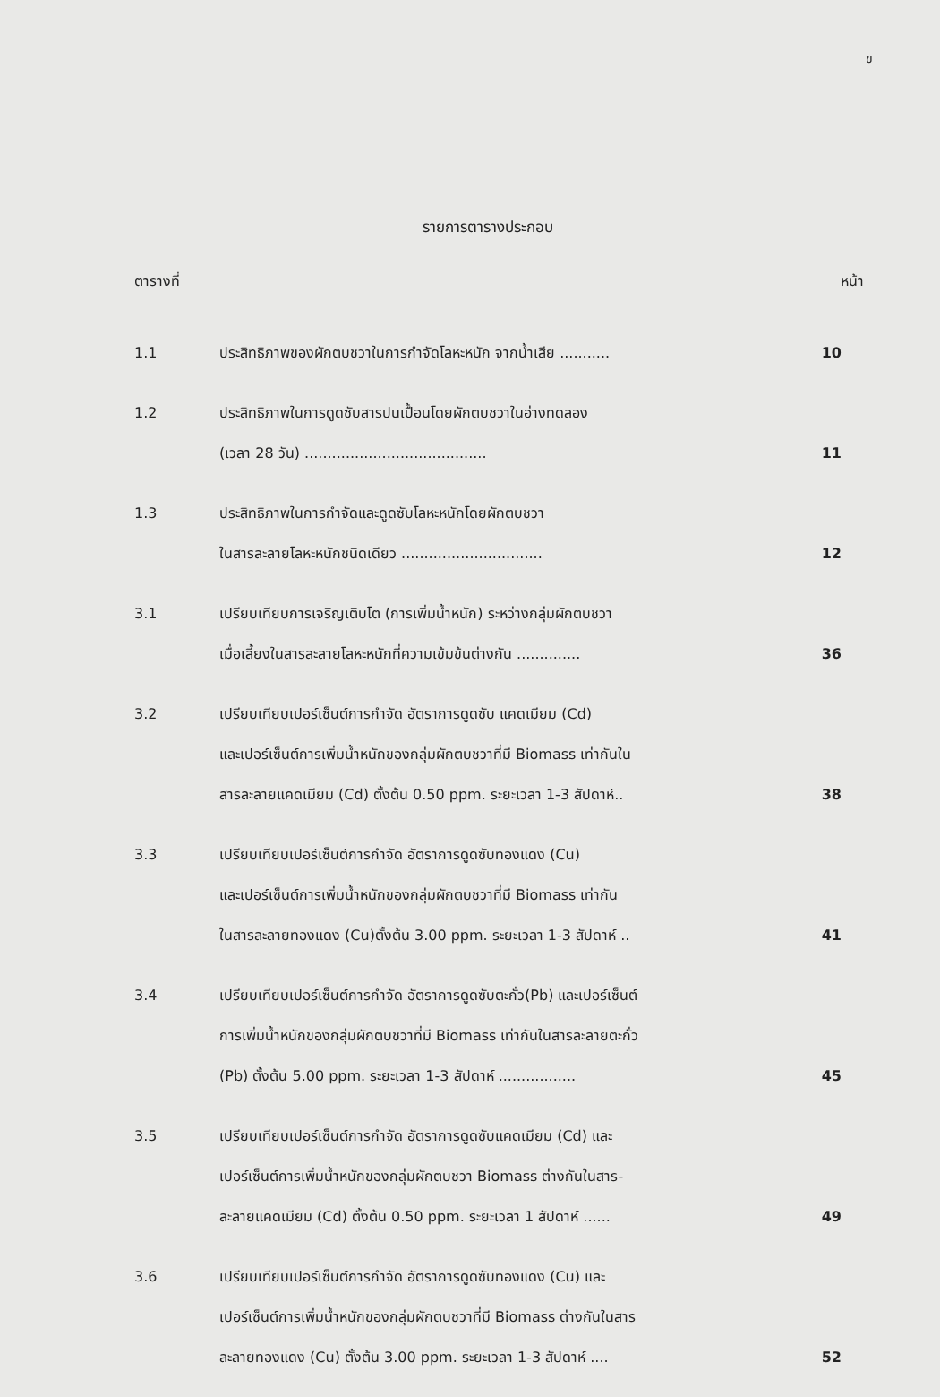ข
รายการตารางประกอบ
ตารางที่ หน้า
| 1.1 | ประสิทธิภาพของผักตบชวาในการกำจัดโลหะหนัก จากน้ำเสีย ........... | 10 |
| 1.2 | ประสิทธิภาพในการดูดซับสารปนเปื้อนโดยผักตบชวาในอ่างทดลอง (เวลา 28 วัน) ........................................ | 11 |
| 1.3 | ประสิทธิภาพในการกำจัดและดูดซับโลหะหนักโดยผักตบชวา ในสารละลายโลหะหนักชนิดเดียว ............................... | 12 |
| 3.1 | เปรียบเทียบการเจริญเติบโต (การเพิ่มน้ำหนัก) ระหว่างกลุ่มผักตบชวา เมื่อเลี้ยงในสารละลายโลหะหนักที่ความเข้มข้นต่างกัน .............. | 36 |
| 3.2 | เปรียบเทียบเปอร์เซ็นต์การกำจัด อัตราการดูดซับ แคดเมียม (Cd) และเปอร์เซ็นต์การเพิ่มน้ำหนักของกลุ่มผักตบชวาที่มี Biomass เท่ากันใน สารละลายแคดเมียม (Cd) ตั้งต้น 0.50 ppm. ระยะเวลา 1-3 สัปดาห์.. | 38 |
| 3.3 | เปรียบเทียบเปอร์เซ็นต์การกำจัด อัตราการดูดซับทองแดง (Cu) และเปอร์เซ็นต์การเพิ่มน้ำหนักของกลุ่มผักตบชวาที่มี Biomass เท่ากัน ในสารละลายทองแดง (Cu)ตั้งต้น 3.00 ppm. ระยะเวลา 1-3 สัปดาห์ .. | 41 |
| 3.4 | เปรียบเทียบเปอร์เซ็นต์การกำจัด อัตราการดูดซับตะกั่ว(Pb) และเปอร์เซ็นต์ การเพิ่มน้ำหนักของกลุ่มผักตบชวาที่มี Biomass เท่ากันในสารละลายตะกั่ว (Pb) ตั้งต้น 5.00 ppm. ระยะเวลา 1-3 สัปดาห์ ................. | 45 |
| 3.5 | เปรียบเทียบเปอร์เซ็นต์การกำจัด อัตราการดูดซับแคดเมียม (Cd) และ เปอร์เซ็นต์การเพิ่มน้ำหนักของกลุ่มผักตบชวา Biomass ต่างกันในสาร- ละลายแคดเมียม (Cd) ตั้งต้น 0.50 ppm. ระยะเวลา 1 สัปดาห์ ...... | 49 |
| 3.6 | เปรียบเทียบเปอร์เซ็นต์การกำจัด อัตราการดูดซับทองแดง (Cu) และ เปอร์เซ็นต์การเพิ่มน้ำหนักของกลุ่มผักตบชวาที่มี Biomass ต่างกันในสาร ละลายทองแดง (Cu) ตั้งต้น 3.00 ppm. ระยะเวลา 1-3 สัปดาห์ .... | 52 |